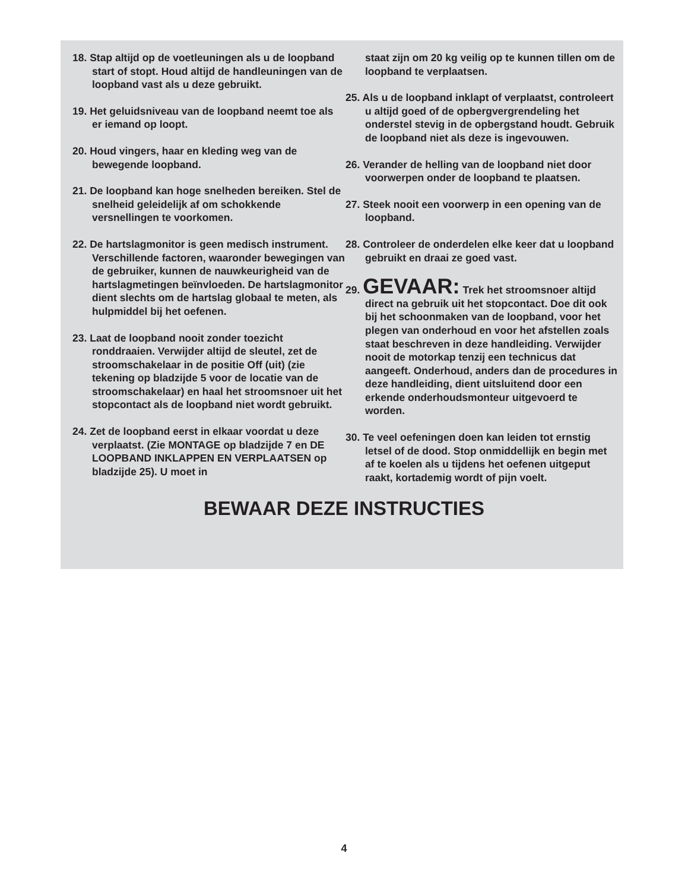18. Stap altijd op de voetleuningen als u de loopband start of stopt. Houd altijd de handleuningen van de loopband vast als u deze gebruikt.
19. Het geluidsniveau van de loopband neemt toe als er iemand op loopt.
20. Houd vingers, haar en kleding weg van de bewegende loopband.
21. De loopband kan hoge snelheden bereiken. Stel de snelheid geleidelijk af om schokkende versnellingen te voorkomen.
22. De hartslagmonitor is geen medisch instrument. Verschillende factoren, waaronder bewegingen van de gebruiker, kunnen de nauwkeurigheid van de hartslagmetingen beïnvloeden. De hartslagmonitor dient slechts om de hartslag globaal te meten, als hulpmiddel bij het oefenen.
23. Laat de loopband nooit zonder toezicht ronddraaien. Verwijder altijd de sleutel, zet de stroomschakelaar in de positie Off (uit) (zie tekening op bladzijde 5 voor de locatie van de stroomschakelaar) en haal het stroomsnoer uit het stopcontact als de loopband niet wordt gebruikt.
24. Zet de loopband eerst in elkaar voordat u deze verplaatst. (Zie MONTAGE op bladzijde 7 en DE LOOPBAND INKLAPPEN EN VERPLAATSEN op bladzijde 25). U moet in
staat zijn om 20 kg veilig op te kunnen tillen om de loopband te verplaatsen.
25. Als u de loopband inklapt of verplaatst, controleert u altijd goed of de opbergvergrendeling het onderstel stevig in de opbergstand houdt. Gebruik de loopband niet als deze is ingevouwen.
26. Verander de helling van de loopband niet door voorwerpen onder de loopband te plaatsen.
27. Steek nooit een voorwerp in een opening van de loopband.
28. Controleer de onderdelen elke keer dat u loopband gebruikt en draai ze goed vast.
29. GEVAAR: Trek het stroomsnoer altijd direct na gebruik uit het stopcontact. Doe dit ook bij het schoonmaken van de loopband, voor het plegen van onderhoud en voor het afstellen zoals staat beschreven in deze handleiding. Verwijder nooit de motorkap tenzij een technicus dat aangeeft. Onderhoud, anders dan de procedures in deze handleiding, dient uitsluitend door een erkende onderhoudsmonteur uitgevoerd te worden.
30. Te veel oefeningen doen kan leiden tot ernstig letsel of de dood. Stop onmiddellijk en begin met af te koelen als u tijdens het oefenen uitgeput raakt, kortademig wordt of pijn voelt.
BEWAAR DEZE INSTRUCTIES
4